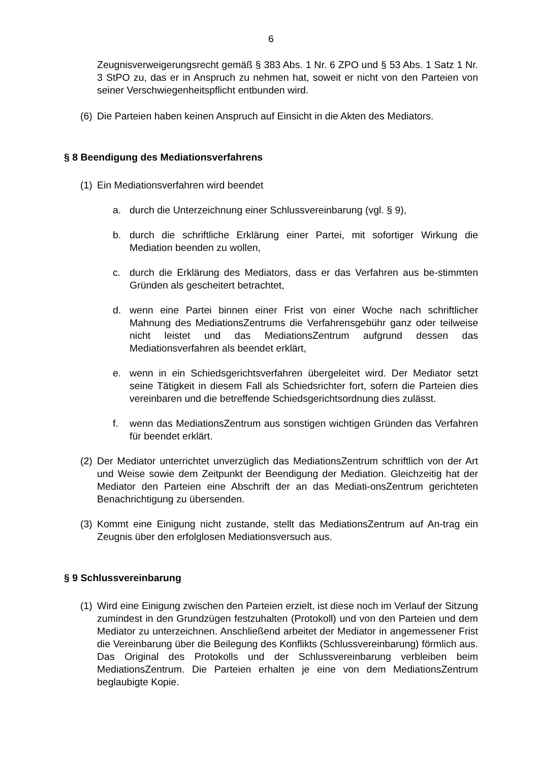6
Zeugnisverweigerungsrecht gemäß § 383 Abs. 1 Nr. 6 ZPO und § 53 Abs. 1 Satz 1 Nr. 3 StPO zu, das er in Anspruch zu nehmen hat, soweit er nicht von den Parteien von seiner Verschwiegenheitspflicht entbunden wird.
(6)
Die Parteien haben keinen Anspruch auf Einsicht in die Akten des Mediators.
§ 8 Beendigung des Mediationsverfahrens
(1)
Ein Mediationsverfahren wird beendet
a. durch die Unterzeichnung einer Schlussvereinbarung (vgl. § 9),
b. durch die schriftliche Erklärung einer Partei, mit sofortiger Wirkung die Mediation beenden zu wollen,
c. durch die Erklärung des Mediators, dass er das Verfahren aus be-stimmten Gründen als gescheitert betrachtet,
d. wenn eine Partei binnen einer Frist von einer Woche nach schriftlicher Mahnung des MediationsZentrums die Verfahrensgebühr ganz oder teilweise nicht leistet und das MediationsZentrum aufgrund dessen das Mediationsverfahren als beendet erklärt,
e. wenn in ein Schiedsgerichtsverfahren übergeleitet wird. Der Mediator setzt seine Tätigkeit in diesem Fall als Schiedsrichter fort, sofern die Parteien dies vereinbaren und die betreffende Schiedsgerichtsordnung dies zulässt.
f. wenn das MediationsZentrum aus sonstigen wichtigen Gründen das Verfahren für beendet erklärt.
(2)
Der Mediator unterrichtet unverzüglich das MediationsZentrum schriftlich von der Art und Weise sowie dem Zeitpunkt der Beendigung der Mediation. Gleichzeitig hat der Mediator den Parteien eine Abschrift der an das Mediati-onsZentrum gerichteten Benachrichtigung zu übersenden.
(3)
Kommt eine Einigung nicht zustande, stellt das MediationsZentrum auf An-trag ein Zeugnis über den erfolglosen Mediationsversuch aus.
§ 9 Schlussvereinbarung
(1)
Wird eine Einigung zwischen den Parteien erzielt, ist diese noch im Verlauf der Sitzung zumindest in den Grundzügen festzuhalten (Protokoll) und von den Parteien und dem Mediator zu unterzeichnen. Anschließend arbeitet der Mediator in angemessener Frist die Vereinbarung über die Beilegung des Konflikts (Schlussvereinbarung) förmlich aus. Das Original des Protokolls und der Schlussvereinbarung verbleiben beim MediationsZentrum. Die Parteien erhalten je eine von dem MediationsZentrum beglaubigte Kopie.